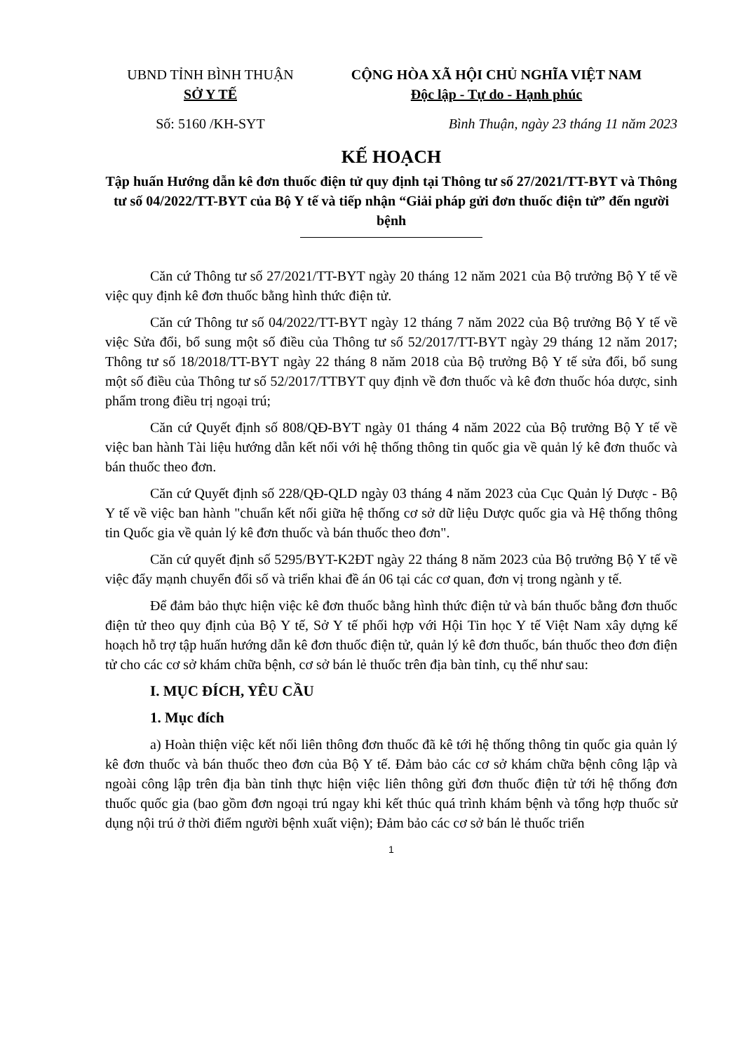UBND TỈNH BÌNH THUẬN
SỞ Y TẾ
CỘNG HÒA XÃ HỘI CHỦ NGHĨA VIỆT NAM
Độc lập - Tự do - Hạnh phúc
Số: 5160 /KH-SYT Bình Thuận, ngày 23 tháng 11 năm 2023
KẾ HOẠCH
Tập huấn Hướng dẫn kê đơn thuốc điện tử quy định tại Thông tư số 27/2021/TT-BYT và Thông tư số 04/2022/TT-BYT của Bộ Y tế và tiếp nhận “Giải pháp gửi đơn thuốc điện tử” đến người bệnh
Căn cứ Thông tư số 27/2021/TT-BYT ngày 20 tháng 12 năm 2021 của Bộ trưởng Bộ Y tế về việc quy định kê đơn thuốc bằng hình thức điện tử.
Căn cứ Thông tư số 04/2022/TT-BYT ngày 12 tháng 7 năm 2022 của Bộ trưởng Bộ Y tế về việc Sửa đổi, bổ sung một số điều của Thông tư số 52/2017/TT-BYT ngày 29 tháng 12 năm 2017; Thông tư số 18/2018/TT-BYT ngày 22 tháng 8 năm 2018 của Bộ trưởng Bộ Y tế sửa đổi, bổ sung một số điều của Thông tư số 52/2017/TTBYT quy định về đơn thuốc và kê đơn thuốc hóa dược, sinh phẩm trong điều trị ngoại trú;
Căn cứ Quyết định số 808/QĐ-BYT ngày 01 tháng 4 năm 2022 của Bộ trưởng Bộ Y tế về việc ban hành Tài liệu hướng dẫn kết nối với hệ thống thông tin quốc gia về quản lý kê đơn thuốc và bán thuốc theo đơn.
Căn cứ Quyết định số 228/QĐ-QLD ngày 03 tháng 4 năm 2023 của Cục Quản lý Dược - Bộ Y tế về việc ban hành "chuẩn kết nối giữa hệ thống cơ sở dữ liệu Dược quốc gia và Hệ thống thông tin Quốc gia về quản lý kê đơn thuốc và bán thuốc theo đơn".
Căn cứ quyết định số 5295/BYT-K2ĐT ngày 22 tháng 8 năm 2023 của Bộ trưởng Bộ Y tế về việc đẩy mạnh chuyển đổi số và triển khai đề án 06 tại các cơ quan, đơn vị trong ngành y tế.
Để đảm bảo thực hiện việc kê đơn thuốc bằng hình thức điện tử và bán thuốc bằng đơn thuốc điện tử theo quy định của Bộ Y tế, Sở Y tế phối hợp với Hội Tin học Y tế Việt Nam xây dựng kế hoạch hỗ trợ tập huấn hướng dẫn kê đơn thuốc điện tử, quản lý kê đơn thuốc, bán thuốc theo đơn điện tử cho các cơ sở khám chữa bệnh, cơ sở bán lẻ thuốc trên địa bàn tỉnh, cụ thể như sau:
I. MỤC ĐÍCH, YÊU CẦU
1. Mục đích
a) Hoàn thiện việc kết nối liên thông đơn thuốc đã kê tới hệ thống thông tin quốc gia quản lý kê đơn thuốc và bán thuốc theo đơn của Bộ Y tế. Đảm bảo các cơ sở khám chữa bệnh công lập và ngoài công lập trên địa bàn tỉnh thực hiện việc liên thông gửi đơn thuốc điện tử tới hệ thống đơn thuốc quốc gia (bao gồm đơn ngoại trú ngay khi kết thúc quá trình khám bệnh và tổng hợp thuốc sử dụng nội trú ở thời điểm người bệnh xuất viện); Đảm bảo các cơ sở bán lẻ thuốc triển
1